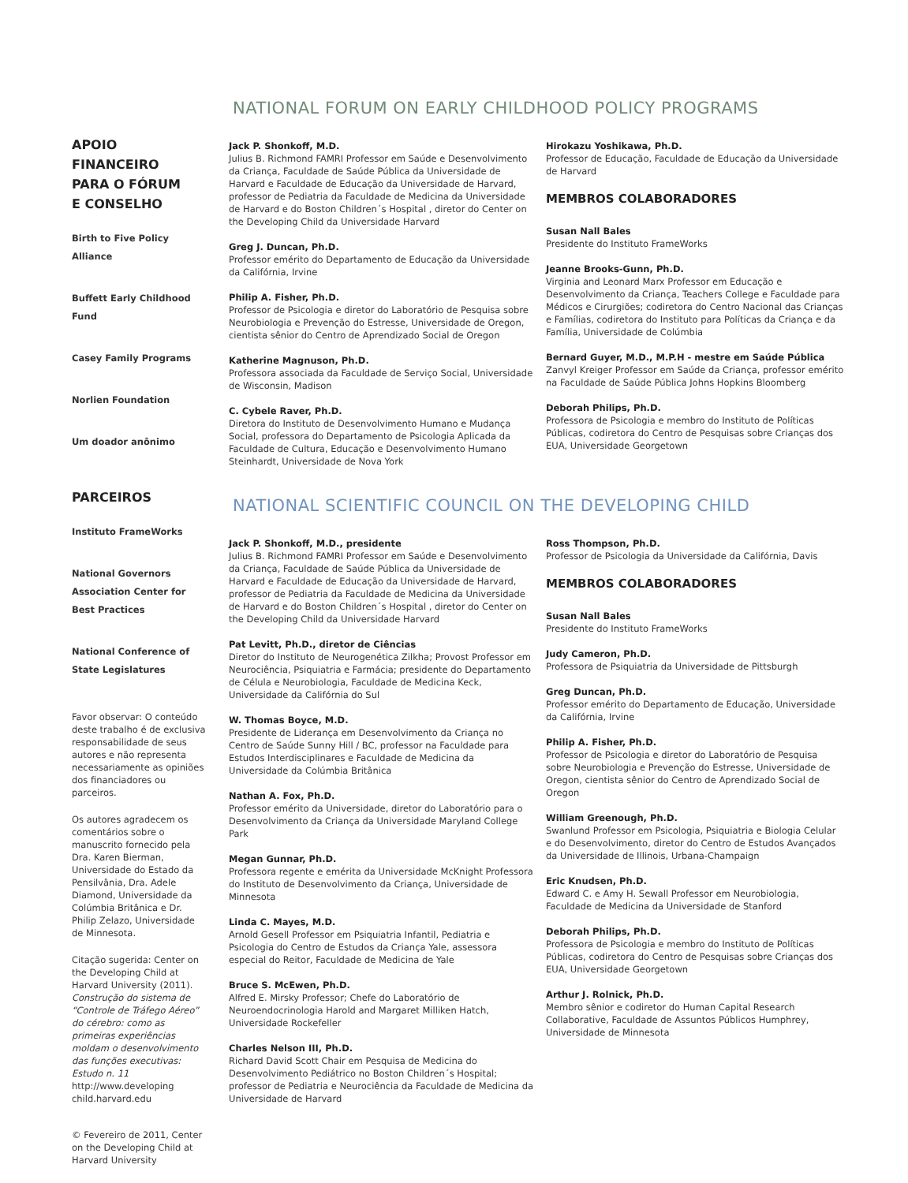APOIO
FINANCEIRO
PARA O FÓRUM
E CONSELHO
Birth to Five Policy Alliance
Buffett Early Childhood Fund
Casey Family Programs
Norlien Foundation
Um doador anônimo
PARCEIROS
Instituto FrameWorks
National Governors Association Center for Best Practices
National Conference of State Legislatures
Favor observar: O conteúdo deste trabalho é de exclusiva responsabilidade de seus autores e não representa necessariamente as opiniões dos financiadores ou parceiros.
Os autores agradecem os comentários sobre o manuscrito fornecido pela Dra. Karen Bierman, Universidade do Estado da Pensilvânia, Dra. Adele Diamond, Universidade da Colúmbia Britânica e Dr. Philip Zelazo, Universidade de Minnesota.
Citação sugerida: Center on the Developing Child at Harvard University (2011). Construção do sistema de “Controle de Tráfego Aéreo” do cérebro: como as primeiras experiências moldam o desenvolvimento das funções executivas: Estudo n. 11 http://www.developing child.harvard.edu
© Fevereiro de 2011, Center on the Developing Child at Harvard University
NATIONAL FORUM ON EARLY CHILDHOOD POLICY PROGRAMS
Jack P. Shonkoff, M.D.
Julius B. Richmond FAMRI Professor em Saúde e Desenvolvimento da Criança, Faculdade de Saúde Pública da Universidade de Harvard e Faculdade de Educação da Universidade de Harvard, professor de Pediatria da Faculdade de Medicina da Universidade de Harvard e do Boston Children´s Hospital , diretor do Center on the Developing Child da Universidade Harvard
Greg J. Duncan, Ph.D.
Professor emérito do Departamento de Educação da Universidade da Califórnia, Irvine
Philip A. Fisher, Ph.D.
Professor de Psicologia e diretor do Laboratório de Pesquisa sobre Neurobiologia e Prevenção do Estresse, Universidade de Oregon, cientista sênior do Centro de Aprendizado Social de Oregon
Katherine Magnuson, Ph.D.
Professora associada da Faculdade de Serviço Social, Universidade de Wisconsin, Madison
C. Cybele Raver, Ph.D.
Diretora do Instituto de Desenvolvimento Humano e Mudança Social, professora do Departamento de Psicologia Aplicada da Faculdade de Cultura, Educação e Desenvolvimento Humano Steinhardt, Universidade de Nova York
Hirokazu Yoshikawa, Ph.D.
Professor de Educação, Faculdade de Educação da Universidade de Harvard
MEMBROS COLABORADORES
Susan Nall Bales
Presidente do Instituto FrameWorks
Jeanne Brooks-Gunn, Ph.D.
Virginia and Leonard Marx Professor em Educação e Desenvolvimento da Criança, Teachers College e Faculdade para Médicos e Cirurgiões; codiretora do Centro Nacional das Crianças e Famílias, codiretora do Instituto para Políticas da Criança e da Família, Universidade de Colúmbia
Bernard Guyer, M.D., M.P.H - mestre em Saúde Pública
Zanvyl Kreiger Professor em Saúde da Criança, professor emérito na Faculdade de Saúde Pública Johns Hopkins Bloomberg
Deborah Philips, Ph.D.
Professora de Psicologia e membro do Instituto de Políticas Públicas, codiretora do Centro de Pesquisas sobre Crianças dos EUA, Universidade Georgetown
NATIONAL SCIENTIFIC COUNCIL ON THE DEVELOPING CHILD
Jack P. Shonkoff, M.D., presidente
Julius B. Richmond FAMRI Professor em Saúde e Desenvolvimento da Criança, Faculdade de Saúde Pública da Universidade de Harvard e Faculdade de Educação da Universidade de Harvard, professor de Pediatria da Faculdade de Medicina da Universidade de Harvard e do Boston Children´s Hospital , diretor do Center on the Developing Child da Universidade Harvard
Pat Levitt, Ph.D., diretor de Ciências
Diretor do Instituto de Neurogenética Zilkha; Provost Professor em Neurociência, Psiquiatria e Farmácia; presidente do Departamento de Célula e Neurobiologia, Faculdade de Medicina Keck, Universidade da Califórnia do Sul
W. Thomas Boyce, M.D.
Presidente de Liderança em Desenvolvimento da Criança no Centro de Saúde Sunny Hill / BC, professor na Faculdade para Estudos Interdisciplinares e Faculdade de Medicina da Universidade da Colúmbia Britânica
Nathan A. Fox, Ph.D.
Professor emérito da Universidade, diretor do Laboratório para o Desenvolvimento da Criança da Universidade Maryland College Park
Megan Gunnar, Ph.D.
Professora regente e emérita da Universidade McKnight Professora do Instituto de Desenvolvimento da Criança, Universidade de Minnesota
Linda C. Mayes, M.D.
Arnold Gesell Professor em Psiquiatria Infantil, Pediatria e Psicologia do Centro de Estudos da Criança Yale, assessora especial do Reitor, Faculdade de Medicina de Yale
Bruce S. McEwen, Ph.D.
Alfred E. Mirsky Professor; Chefe do Laboratório de Neuroendocrinologia Harold and Margaret Milliken Hatch, Universidade Rockefeller
Charles Nelson III, Ph.D.
Richard David Scott Chair em Pesquisa de Medicina do Desenvolvimento Pediátrico no Boston Children´s Hospital; professor de Pediatria e Neurociência da Faculdade de Medicina da Universidade de Harvard
Ross Thompson, Ph.D.
Professor de Psicologia da Universidade da Califórnia, Davis
MEMBROS COLABORADORES
Susan Nall Bales
Presidente do Instituto FrameWorks
Judy Cameron, Ph.D.
Professora de Psiquiatria da Universidade de Pittsburgh
Greg Duncan, Ph.D.
Professor emérito do Departamento de Educação, Universidade da Califórnia, Irvine
Philip A. Fisher, Ph.D.
Professor de Psicologia e diretor do Laboratório de Pesquisa sobre Neurobiologia e Prevenção do Estresse, Universidade de Oregon, cientista sênior do Centro de Aprendizado Social de Oregon
William Greenough, Ph.D.
Swanlund Professor em Psicologia, Psiquiatria e Biologia Celular e do Desenvolvimento, diretor do Centro de Estudos Avançados da Universidade de Illinois, Urbana-Champaign
Eric Knudsen, Ph.D.
Edward C. e Amy H. Sewall Professor em Neurobiologia, Faculdade de Medicina da Universidade de Stanford
Deborah Philips, Ph.D.
Professora de Psicologia e membro do Instituto de Políticas Públicas, codiretora do Centro de Pesquisas sobre Crianças dos EUA, Universidade Georgetown
Arthur J. Rolnick, Ph.D.
Membro sênior e codiretor do Human Capital Research Collaborative, Faculdade de Assuntos Públicos Humphrey, Universidade de Minnesota